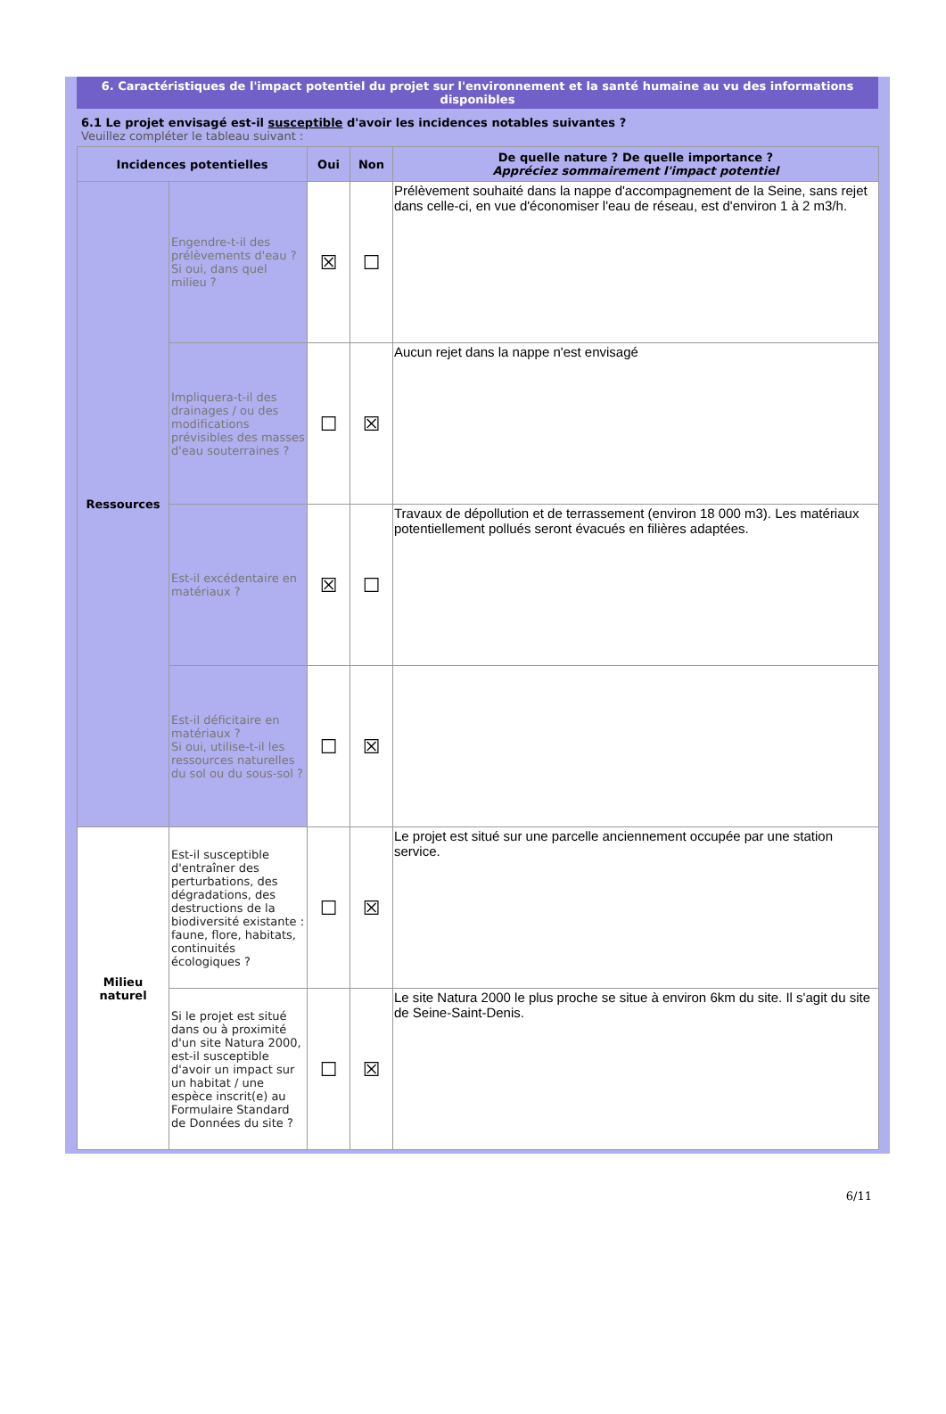6. Caractéristiques de l'impact potentiel du projet sur l'environnement et la santé humaine au vu des informations disponibles
6.1 Le projet envisagé est-il susceptible d'avoir les incidences notables suivantes ?
Veuillez compléter le tableau suivant :
| Incidences potentielles | | Oui | Non | De quelle nature ? De quelle importance ? Appréciez sommairement l'impact potentiel |
| --- | --- | --- | --- | --- |
| Ressources | Engendre-t-il des prélèvements d'eau ? Si oui, dans quel milieu ? | ☒ | ☐ | Prélèvement souhaité dans la nappe d'accompagnement de la Seine, sans rejet dans celle-ci, en vue d'économiser l'eau de réseau, est d'environ 1 à 2 m3/h. |
| | Impliquera-t-il des drainages / ou des modifications prévisibles des masses d'eau souterraines ? | ☐ | ☒ | Aucun rejet dans la nappe n'est envisagé |
| | Est-il excédentaire en matériaux ? | ☒ | ☐ | Travaux de dépollution et de terrassement (environ 18 000 m3). Les matériaux potentiellement pollués seront évacués en filières adaptées. |
| | Est-il déficitaire en matériaux ? Si oui, utilise-t-il les ressources naturelles du sol ou du sous-sol ? | ☐ | ☒ | |
| Milieu naturel | Est-il susceptible d'entraîner des perturbations, des dégradations, des destructions de la biodiversité existante : faune, flore, habitats, continuités écologiques ? | ☐ | ☒ | Le projet est situé sur une parcelle anciennement occupée par une station service. |
| | Si le projet est situé dans ou à proximité d'un site Natura 2000, est-il susceptible d'avoir un impact sur un habitat / une espèce inscrit(e) au Formulaire Standard de Données du site ? | ☐ | ☒ | Le site Natura 2000 le plus proche se situe à environ 6km du site. Il s'agit du site de Seine-Saint-Denis. |
6/11